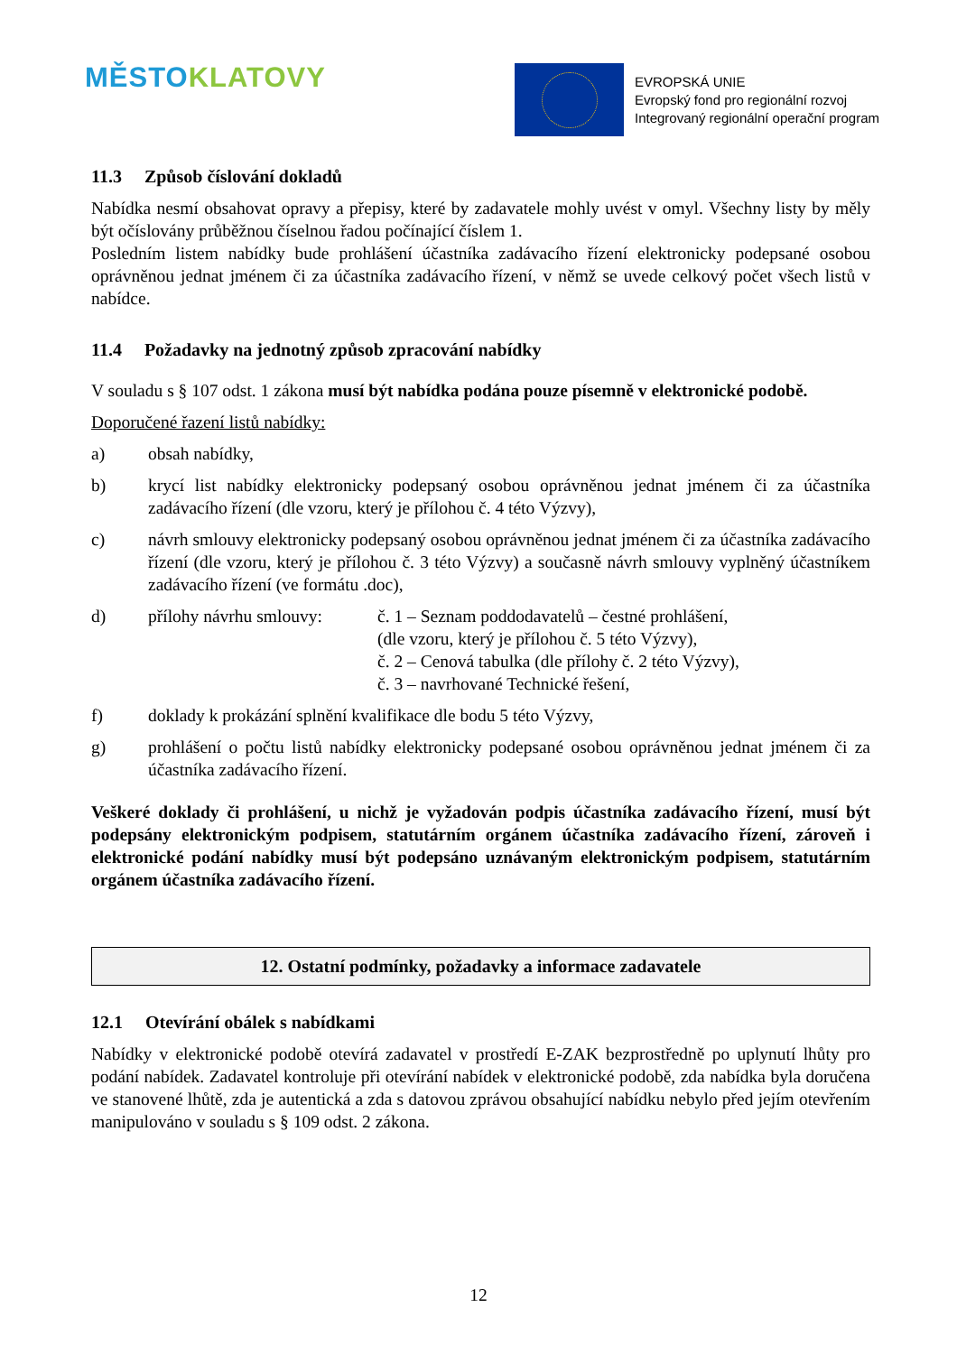MĚSTO KLATOVY
EVROPSKÁ UNIE
Evropský fond pro regionální rozvoj
Integrovaný regionální operační program
11.3 Způsob číslování dokladů
Nabídka nesmí obsahovat opravy a přepisy, které by zadavatele mohly uvést v omyl. Všechny listy by měly být očíslovány průběžnou číselnou řadou počínající číslem 1.
Posledním listem nabídky bude prohlášení účastníka zadávacího řízení elektronicky podepsané osobou oprávněnou jednat jménem či za účastníka zadávacího řízení, v němž se uvede celkový počet všech listů v nabídce.
11.4 Požadavky na jednotný způsob zpracování nabídky
V souladu s § 107 odst. 1 zákona musí být nabídka podána pouze písemně v elektronické podobě.
Doporučené řazení listů nabídky:
a) obsah nabídky,
b) krycí list nabídky elektronicky podepsaný osobou oprávněnou jednat jménem či za účastníka zadávacího řízení (dle vzoru, který je přílohou č. 4 této Výzvy),
c) návrh smlouvy elektronicky podepsaný osobou oprávněnou jednat jménem či za účastníka zadávacího řízení (dle vzoru, který je přílohou č. 3 této Výzvy) a současně návrh smlouvy vyplněný účastníkem zadávacího řízení (ve formátu .doc),
d) přílohy návrhu smlouvy:
č. 1 – Seznam poddodavatelů – čestné prohlášení,
(dle vzoru, který je přílohou č. 5 této Výzvy),
č. 2 – Cenová tabulka (dle přílohy č. 2 této Výzvy),
č. 3 – navrhované Technické řešení,
f) doklady k prokázání splnění kvalifikace dle bodu 5 této Výzvy,
g) prohlášení o počtu listů nabídky elektronicky podepsané osobou oprávněnou jednat jménem či za účastníka zadávacího řízení.
Veškeré doklady či prohlášení, u nichž je vyžadován podpis účastníka zadávacího řízení, musí být podepsány elektronickým podpisem, statutárním orgánem účastníka zadávacího řízení, zároveň i elektronické podání nabídky musí být podepsáno uznávaným elektronickým podpisem, statutárním orgánem účastníka zadávacího řízení.
12. Ostatní podmínky, požadavky a informace zadavatele
12.1 Otevírání obálek s nabídkami
Nabídky v elektronické podobě otevírá zadavatel v prostředí E-ZAK bezprostředně po uplynutí lhůty pro podání nabídek. Zadavatel kontroluje při otevírání nabídek v elektronické podobě, zda nabídka byla doručena ve stanovené lhůtě, zda je autentická a zda s datovou zprávou obsahující nabídku nebylo před jejím otevřením manipulováno v souladu s § 109 odst. 2 zákona.
12